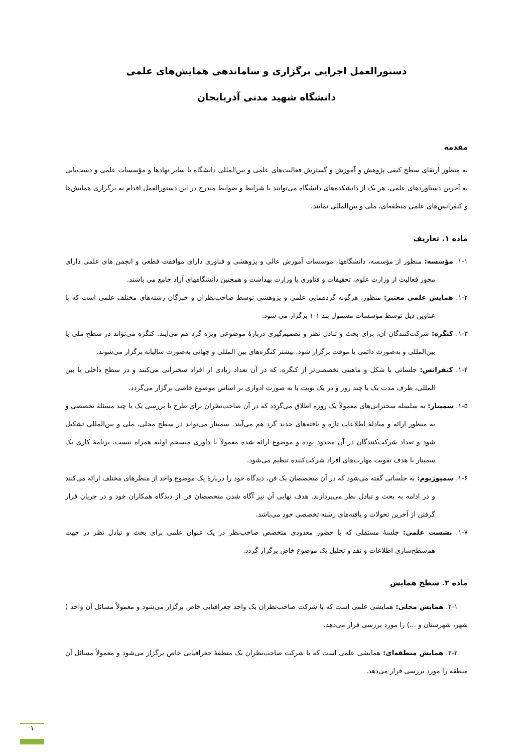دستورالعمل اجرایی برگزاری و ساماندهی همایش‌های علمی
دانشگاه شهید مدنی آذربایجان
مقدمه
به منظور ارتقای سطح کیفی پژوهش و آموزش و گسترش فعالیت‌های علمی و بین‌المللی دانشگاه با سایر نهادها و مؤسسات علمی و دست‌یابی به آخرین دستاوردهای علمی، هر یک از دانشکده‌های دانشگاه می‌توانند با شرایط و ضوابط مندرج در این دستورالعمل اقدام به برگزاری همایش‌ها و کنفرانس‌های علمی منطقه‌ای، ملی و بین‌المللی نمایند.
ماده ۱. تعاریف
۱-۱. مؤسسه: منظور از مؤسسه، دانشگاهها، موسسات آموزش عالی و پژوهشی و فناوری دارای موافقت قطعی و انجمن های علمی دارای مجوز فعالیت از وزارت علوم، تحقیقات و فناوری یا وزارت بهداشت و همچنین دانشگاههای آزاد جامع می باشند.
۱-۲. همایش علمی معتبر: منظور، هرگونه گردهمایی علمی و پژوهشی توسط صاحب‌نظران و خبرگان رشته‌های مختلف علمی است که با عناوین ذیل توسط مؤسسات مشمول بند ۱-۱ برگزار می شود.
۱-۳. کنگره: شرکت‌کنندگان آن، برای بحث و تبادل نظر و تصمیم‌گیری دربارۀ موضوعی ویژه گرد هم می‌آیند. کنگره می‌تواند در سطح ملی یا بین‌المللی و به‌صورت دائمی یا موقت برگزار شود. بیشتر کنگره‌های بین المللی و جهانی به‌صورت سالیانه برگزار می‌شوند.
۱-۴. کنفرانس: جلساتی با شکل و ماهیتی تخصصی‌تر از کنگره، که در آن تعداد زیادی از افراد سخنرانی می‌کنند و در سطح داخلی یا بین المللی، ظرف مدت یک یا چند روز و در یک نوبت یا به صورت ادواری بر اساس موضوع خاصی برگزار می‌گردد.
۱-۵. سمینار: به سلسله سخنرانی‌های معمولاً یک روزه اطلاق می‌گردد که در آن صاحب‌نظران برای طرح یا بررسی یک یا چند مسئلۀ تخصصی و به منظور ارائه و مبادلۀ اطلاعات تازه و یافته‌های جدید گرد هم می‌آیند. سمینار می‌تواند در سطح محلی، ملی و بین‌المللی تشکیل شود و تعداد شرکت‌کنندگان در آن محدود بوده و موضوع ارائه شده معمولاً با داوری منسجم اولیه همراه نیست. برنامۀ کاری یک سمینار با هدف تقویت مهارت‌های افراد شرکت‌کننده تنظیم می‌شود.
۱-۶. سمپوزیوم: به جلساتی گفته می‌شود که در آن متخصصان یک فن، دیدگاه خود را دربارۀ یک موضوع واحد از منظرهای مختلف ارائه می‌کنند و در ادامه به بحث و تبادل نظر می‌پردازند. هدف نهایی آن نیز آگاه شدن متخصصان فن از دیدگاه همکاران خود و در جریان قرار گرفتن از آخرین تحولات و یافته‌های رشته تخصصی خود می‌باشد.
۱-۷. نشست علمی: جلسۀ مستقلی که با حضور معدودی متخصص صاحب‌نظر در یک عنوان علمی برای بحث و تبادل نظر در جهت هم‌سطح‌سازی اطلاعات و نقد و تحلیل یک موضوع خاص برگزار گردد.
ماده ۲. سطح همایش
۲-۱. همایش محلی: همایشی علمی است که با شرکت صاحب‌نظران یک واحد جغرافیایی خاص برگزار می‌شود و معمولاً مسائل آن واحد ( شهر، شهرستان و ...) را مورد بررسی قرار می‌دهد.
۲-۲. همایش منطقه‌ای: همایشی علمی است که با شرکت صاحب‌نظران یک منطقۀ جغرافیایی خاص برگزار می‌شود و معمولاً مسائل آن منطقه را مورد بررسی قرار می‌دهد.
۱